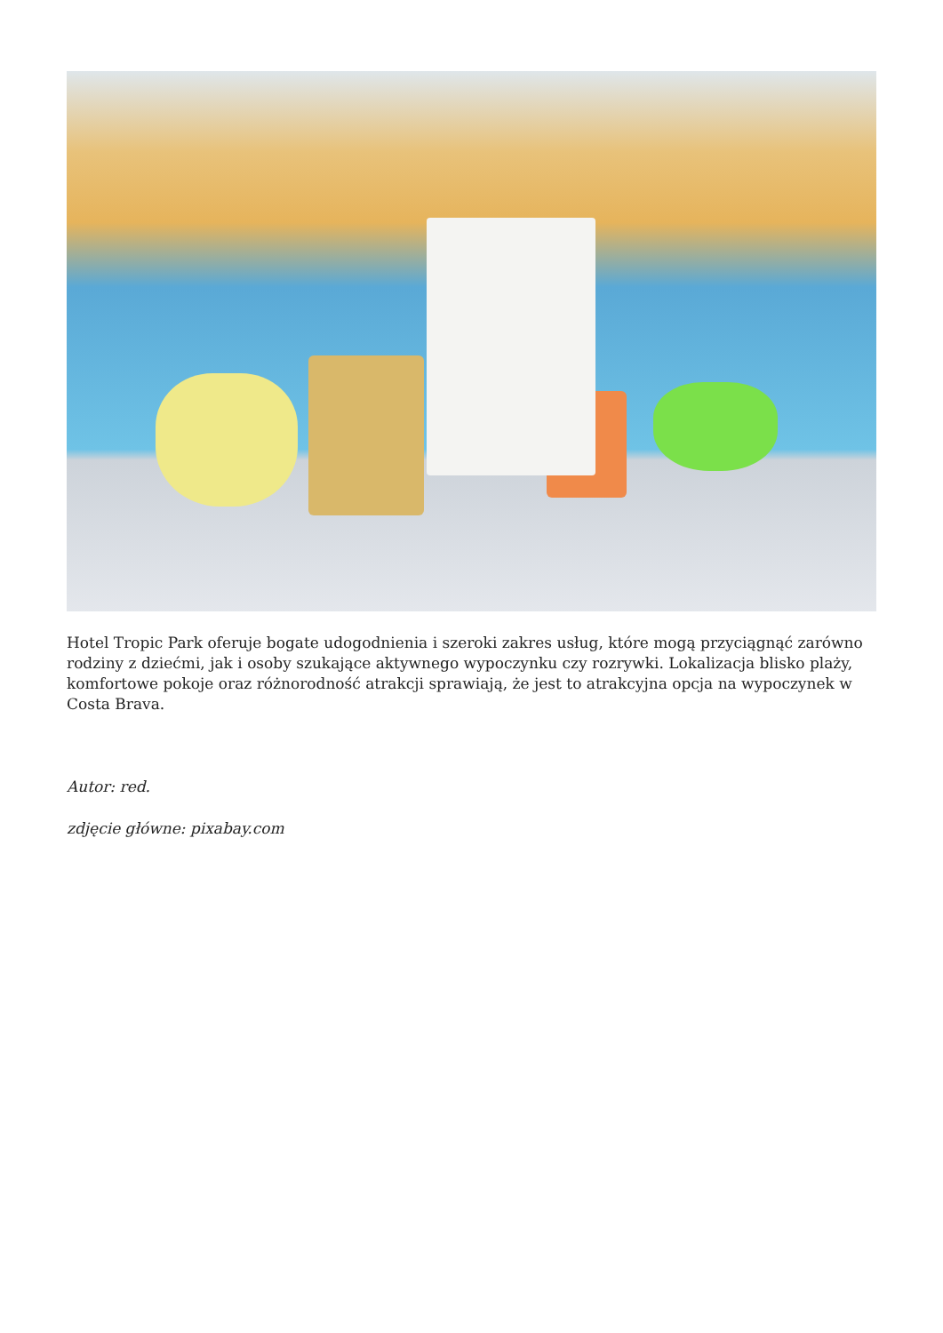Hotel Tropic Park oferuje bogate udogodnienia i szeroki zakres usług, które mogą przyciągnąć zarówno rodziny z dziećmi, jak i osoby szukające aktywnego wypoczynku czy rozrywki. Lokalizacja blisko plaży, komfortowe pokoje oraz różnorodność atrakcji sprawiają, że jest to atrakcyjna opcja na wypoczynek w Costa Brava.
Autor: red.
zdjęcie główne: pixabay.com